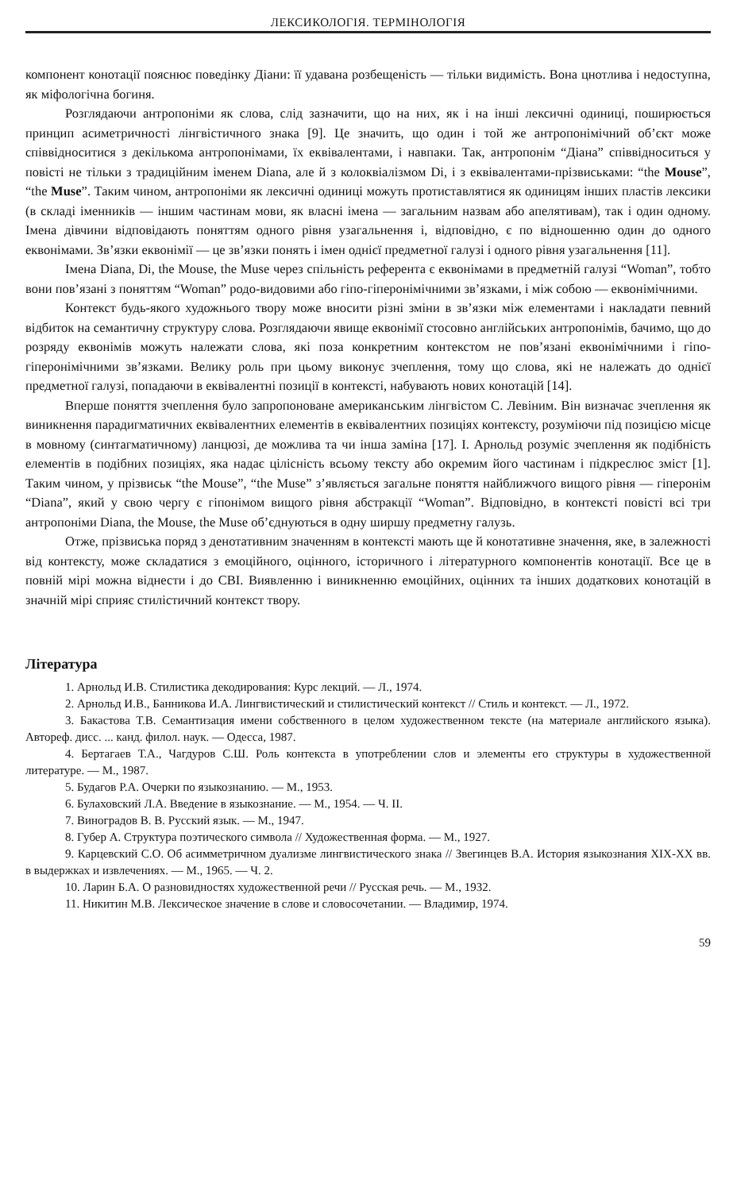ЛЕКСИКОЛОГІЯ. ТЕРМІНОЛОГІЯ
компонент конотації пояснює поведінку Діани: її удавана розбещеність — тільки видимість. Вона цнотлива і недоступна, як міфологічна богиня.
Розглядаючи антропоніми як слова, слід зазначити, що на них, як і на інші лексичні одиниці, поширюється принцип асиметричності лінгвістичного знака [9]. Це значить, що один і той же антропонімічний об’єкт може співвідноситися з декількома антропонімами, їх еквівалентами, і навпаки. Так, антропонім “Діана” співвідноситься у повісті не тільки з традиційним іменем Diana, але й з колоквіалізмом Di, і з еквівалентами-прізвиськами: “the Mouse”, “the Muse”. Таким чином, антропоніми як лексичні одиниці можуть протиставлятися як одиницям інших пластів лексики (в складі іменників — іншим частинам мови, як власні імена — загальним назвам або апелятивам), так і один одному. Імена дівчини відповідають поняттям одного рівня узагальнення і, відповідно, є по відношенню один до одного еквонімами. Зв’язки еквонімії — це зв’язки понять і імен однієї предметної галузі і одного рівня узагальнення [11].
Імена Diana, Di, the Mouse, the Muse через спільність референта є еквонімами в предметній галузі “Woman”, тобто вони пов’язані з поняттям “Woman” родо-видовими або гіпо-гіперонімічними зв’язками, і між собою — еквонімічними.
Контекст будь-якого художнього твору може вносити різні зміни в зв’язки між елементами і накладати певний відбиток на семантичну структуру слова. Розглядаючи явище еквонімії стосовно англійських антропонімів, бачимо, що до розряду еквонімів можуть належати слова, які поза конкретним контекстом не пов’язані еквонімічними і гіпо-гіперонімічними зв’язками. Велику роль при цьому виконує зчеплення, тому що слова, які не належать до однієї предметної галузі, попадаючи в еквівалентні позиції в контексті, набувають нових конотацій [14].
Вперше поняття зчеплення було запропоноване американським лінгвістом С. Левіним. Він визначає зчеплення як виникнення парадигматичних еквівалентних елементів в еквівалентних позиціях контексту, розуміючи під позицією місце в мовному (синтагматичному) ланцюзі, де можлива та чи інша заміна [17]. І. Арнольд розуміє зчеплення як подібність елементів в подібних позиціях, яка надає цілісність всьому тексту або окремим його частинам і підкреслює зміст [1]. Таким чином, у прізвиськ “the Mouse”, “the Muse” з’являється загальне поняття найближчого вищого рівня — гіперонім “Diana”, який у свою чергу є гіпонімом вищого рівня абстракції “Woman”. Відповідно, в контексті повісті всі три антропоніми Diana, the Mouse, the Muse об’єднуються в одну ширшу предметну галузь.
Отже, прізвиська поряд з денотативним значенням в контексті мають ще й конотативне значення, яке, в залежності від контексту, може складатися з емоційного, оцінного, історичного і літературного компонентів конотації. Все це в повній мірі можна віднести і до СВІ. Виявленню і виникненню емоційних, оцінних та інших додаткових конотацій в значній мірі сприяє стилістичний контекст твору.
Література
1. Арнольд И.В. Стилистика декодирования: Курс лекций. — Л., 1974.
2. Арнольд И.В., Банникова И.А. Лингвистический и стилистический контекст // Стиль и контекст. — Л., 1972.
3. Бакастова Т.В. Семантизация имени собственного в целом художественном тексте (на материале английского языка). Автореф. дисс. ... канд. филол. наук. — Одесса, 1987.
4. Бертагаев Т.А., Чагдуров С.Ш. Роль контекста в употреблении слов и элементы его структуры в художественной литературе. — М., 1987.
5. Будагов Р.А. Очерки по языкознанию. — М., 1953.
6. Булаховский Л.А. Введение в языкознание. — М., 1954. — Ч. II.
7. Виноградов В. В. Русский язык. — М., 1947.
8. Губер А. Структура поэтического символа // Художественная форма. — М., 1927.
9. Карцевский С.О. Об асимметричном дуализме лингвистического знака // Звегинцев В.А. История языкознания XIX-XX вв. в выдержках и извлечениях. — М., 1965. — Ч. 2.
10. Ларин Б.А. О разновидностях художественной речи // Русская речь. — М., 1932.
11. Никитин М.В. Лексическое значение в слове и словосочетании. — Владимир, 1974.
59